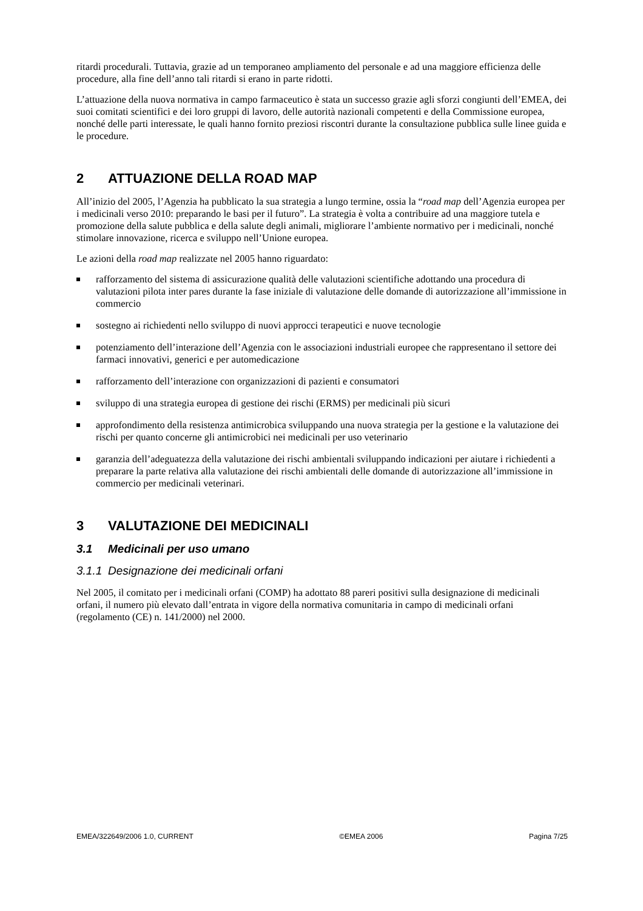ritardi procedurali. Tuttavia, grazie ad un temporaneo ampliamento del personale e ad una maggiore efficienza delle procedure, alla fine dell’anno tali ritardi si erano in parte ridotti.
L’attuazione della nuova normativa in campo farmaceutico è stata un successo grazie agli sforzi congiunti dell’EMEA, dei suoi comitati scientifici e dei loro gruppi di lavoro, delle autorità nazionali competenti e della Commissione europea, nonché delle parti interessate, le quali hanno fornito preziosi riscontri durante la consultazione pubblica sulle linee guida e le procedure.
2 ATTUAZIONE DELLA ROAD MAP
All’inizio del 2005, l’Agenzia ha pubblicato la sua strategia a lungo termine, ossia la “road map dell’Agenzia europea per i medicinali verso 2010: preparando le basi per il futuro”. La strategia è volta a contribuire ad una maggiore tutela e promozione della salute pubblica e della salute degli animali, migliorare l’ambiente normativo per i medicinali, nonché stimolare innovazione, ricerca e sviluppo nell’Unione europea.
Le azioni della road map realizzate nel 2005 hanno riguardato:
rafforzamento del sistema di assicurazione qualità delle valutazioni scientifiche adottando una procedura di valutazioni pilota inter pares durante la fase iniziale di valutazione delle domande di autorizzazione all’immissione in commercio
sostegno ai richiedenti nello sviluppo di nuovi approcci terapeutici e nuove tecnologie
potenziamento dell’interazione dell’Agenzia con le associazioni industriali europee che rappresentano il settore dei farmaci innovativi, generici e per automedicazione
rafforzamento dell’interazione con organizzazioni di pazienti e consumatori
sviluppo di una strategia europea di gestione dei rischi (ERMS) per medicinali più sicuri
approfondimento della resistenza antimicrobica sviluppando una nuova strategia per la gestione e la valutazione dei rischi per quanto concerne gli antimicrobici nei medicinali per uso veterinario
garanzia dell’adeguatezza della valutazione dei rischi ambientali sviluppando indicazioni per aiutare i richiedenti a preparare la parte relativa alla valutazione dei rischi ambientali delle domande di autorizzazione all’immissione in commercio per medicinali veterinari.
3 VALUTAZIONE DEI MEDICINALI
3.1 Medicinali per uso umano
3.1.1 Designazione dei medicinali orfani
Nel 2005, il comitato per i medicinali orfani (COMP) ha adottato 88 pareri positivi sulla designazione di medicinali orfani, il numero più elevato dall’entrata in vigore della normativa comunitaria in campo di medicinali orfani (regolamento (CE) n. 141/2000) nel 2000.
EMEA/322649/2006 1.0, CURRENT ©EMEA 2006 Pagina 7/25